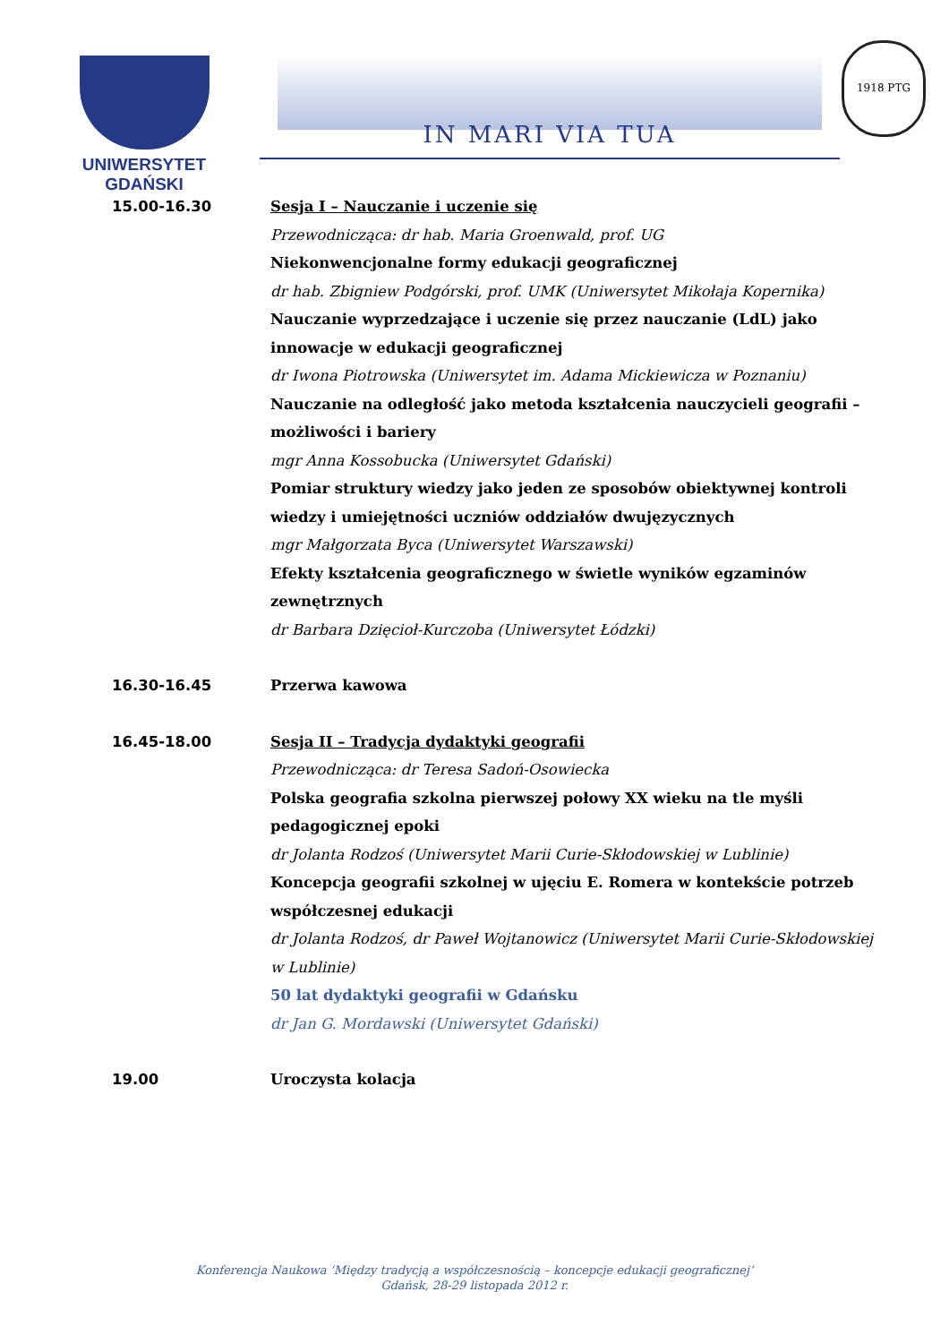UNIWERSYTET GDAŃSKI
IN MARI VIA TUA
1918 PTG
15.00-16.30 Sesja I – Nauczanie i uczenie się
Przewodnicząca: dr hab. Maria Groenwald, prof. UG
Niekonwencjonalne formy edukacji geograficznej
dr hab. Zbigniew Podgórski, prof. UMK (Uniwersytet Mikołaja Kopernika)
Nauczanie wyprzedzające i uczenie się przez nauczanie (LdL) jako innowacje w edukacji geograficznej
dr Iwona Piotrowska (Uniwersytet im. Adama Mickiewicza w Poznaniu)
Nauczanie na odległość jako metoda kształcenia nauczycieli geografii – możliwości i bariery
mgr Anna Kossobucka (Uniwersytet Gdański)
Pomiar struktury wiedzy jako jeden ze sposobów obiektywnej kontroli wiedzy i umiejętności uczniów oddziałów dwujęzycznych
mgr Małgorzata Byca (Uniwersytet Warszawski)
Efekty kształcenia geograficznego w świetle wyników egzaminów zewnętrznych
dr Barbara Dzięcioł-Kurczoba (Uniwersytet Łódzki)
16.30-16.45 Przerwa kawowa
16.45-18.00 Sesja II – Tradycja dydaktyki geografii
Przewodnicząca: dr Teresa Sadoń-Osowiecka
Polska geografia szkolna pierwszej połowy XX wieku na tle myśli pedagogicznej epoki
dr Jolanta Rodzoś (Uniwersytet Marii Curie-Skłodowskiej w Lublinie)
Koncepcja geografii szkolnej w ujęciu E. Romera w kontekście potrzeb współczesnej edukacji
dr Jolanta Rodzoś, dr Paweł Wojtanowicz (Uniwersytet Marii Curie-Skłodowskiej w Lublinie)
50 lat dydaktyki geografii w Gdańsku
dr Jan G. Mordawski (Uniwersytet Gdański)
19.00 Uroczysta kolacja
Konferencja Naukowa ‘Między tradycją a współczesnością – koncepcje edukacji geograficznej’
Gdańsk, 28-29 listopada 2012 r.